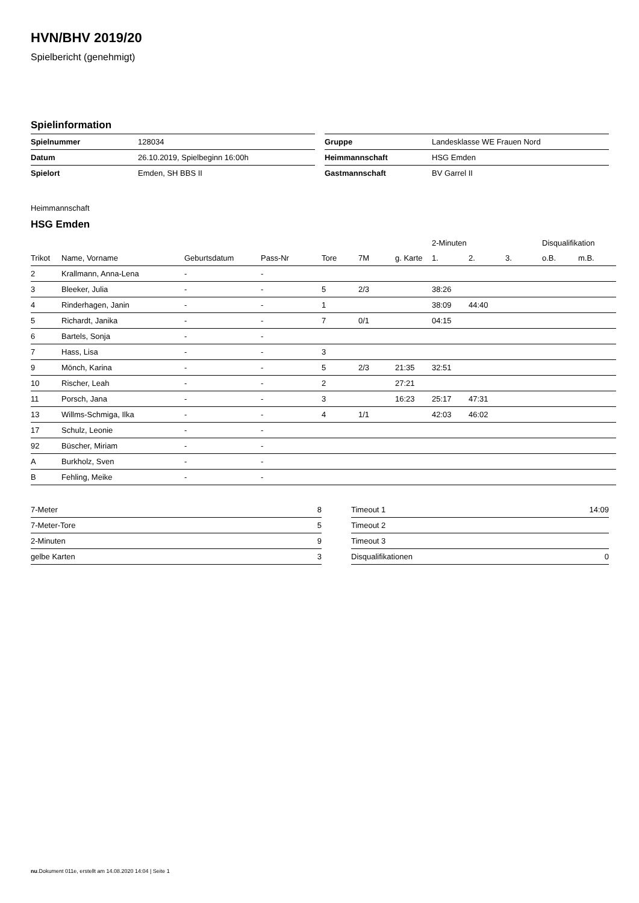HVN/BHV 2019/20
Spielbericht (genehmigt)
Spielinformation
| Spielnummer | 128034 |
| Datum | 26.10.2019, Spielbeginn 16:00h |
| Spielort | Emden, SH BBS II |
| Gruppe | Landesklasse WE Frauen Nord |
| Heimmannschaft | HSG Emden |
| Gastmannschaft | BV Garrel II |
Heimmannschaft
HSG Emden
| | | | | | | | 2-Minuten | | | Disqualifikation | |
| --- | --- | --- | --- | --- | --- | --- | --- | --- | --- | --- | --- |
| Trikot | Name, Vorname | Geburtsdatum | Pass-Nr | Tore | 7M | g. Karte | 1. | 2. | 3. | o.B. | m.B. |
| 2 | Krallmann, Anna-Lena | - | - | | | | | | | | |
| 3 | Bleeker, Julia | - | - | 5 | 2/3 | | 38:26 | | | | |
| 4 | Rinderhagen, Janin | - | - | 1 | | | 38:09 | 44:40 | | | |
| 5 | Richardt, Janika | - | - | 7 | 0/1 | | 04:15 | | | | |
| 6 | Bartels, Sonja | - | - | | | | | | | | |
| 7 | Hass, Lisa | - | - | 3 | | | | | | | |
| 9 | Mönch, Karina | - | - | 5 | 2/3 | 21:35 | 32:51 | | | | |
| 10 | Rischer, Leah | - | - | 2 | | 27:21 | | | | | |
| 11 | Porsch, Jana | - | - | 3 | | 16:23 | 25:17 | 47:31 | | | |
| 13 | Willms-Schmiga, Ilka | - | - | 4 | 1/1 | | 42:03 | 46:02 | | | |
| 17 | Schulz, Leonie | - | - | | | | | | | | |
| 92 | Büscher, Miriam | - | - | | | | | | | | |
| A | Burkholz, Sven | - | - | | | | | | | | |
| B | Fehling, Meike | - | - | | | | | | | | |
| 7-Meter | 8 |
| 7-Meter-Tore | 5 |
| 2-Minuten | 9 |
| gelbe Karten | 3 |
| Timeout 1 | 14:09 |
| Timeout 2 | |
| Timeout 3 | |
| Disqualifikationen | 0 |
nu.Dokument 011e, erstellt am 14.08.2020 14:04 | Seite 1